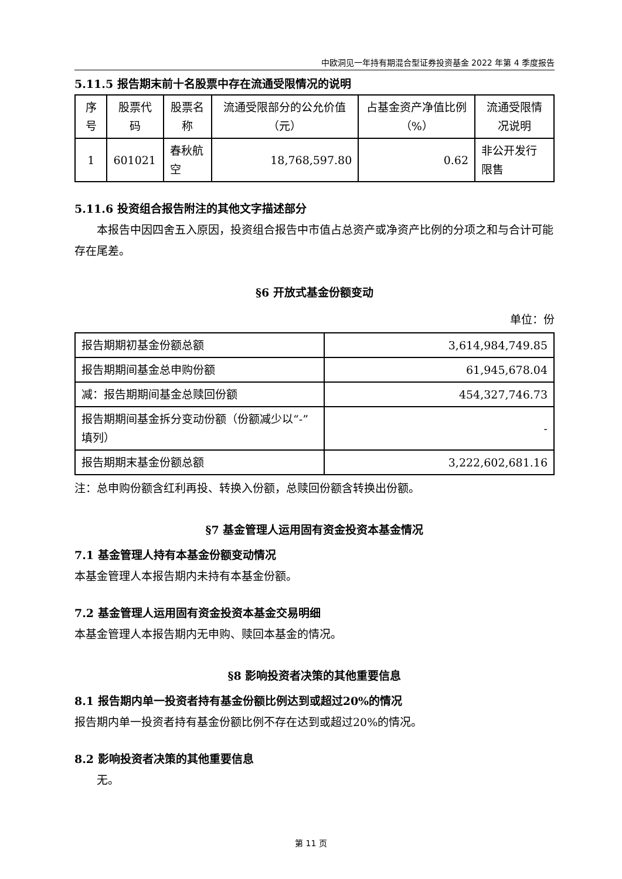中欧洞见一年持有期混合型证券投资基金 2022 年第 4 季度报告
5.11.5 报告期末前十名股票中存在流通受限情况的说明
| 序号 | 股票代码 | 股票名称 | 流通受限部分的公允价值（元） | 占基金资产净值比例（%） | 流通受限情况说明 |
| --- | --- | --- | --- | --- | --- |
| 1 | 601021 | 春秋航空 | 18,768,597.80 | 0.62 | 非公开发行限售 |
5.11.6 投资组合报告附注的其他文字描述部分
本报告中因四舍五入原因，投资组合报告中市值占总资产或净资产比例的分项之和与合计可能存在尾差。
§6 开放式基金份额变动
单位：份
| 报告期期初基金份额总额 | 3,614,984,749.85 |
| 报告期期间基金总申购份额 | 61,945,678.04 |
| 减：报告期期间基金总赎回份额 | 454,327,746.73 |
| 报告期期间基金拆分变动份额（份额减少以“-”填列） | - |
| 报告期期末基金份额总额 | 3,222,602,681.16 |
注：总申购份额含红利再投、转换入份额，总赎回份额含转换出份额。
§7 基金管理人运用固有资金投资本基金情况
7.1 基金管理人持有本基金份额变动情况
本基金管理人本报告期内未持有本基金份额。
7.2 基金管理人运用固有资金投资本基金交易明细
本基金管理人本报告期内无申购、赎回本基金的情况。
§8 影响投资者决策的其他重要信息
8.1 报告期内单一投资者持有基金份额比例达到或超过20%的情况
报告期内单一投资者持有基金份额比例不存在达到或超过20%的情况。
8.2 影响投资者决策的其他重要信息
无。
第 11 页